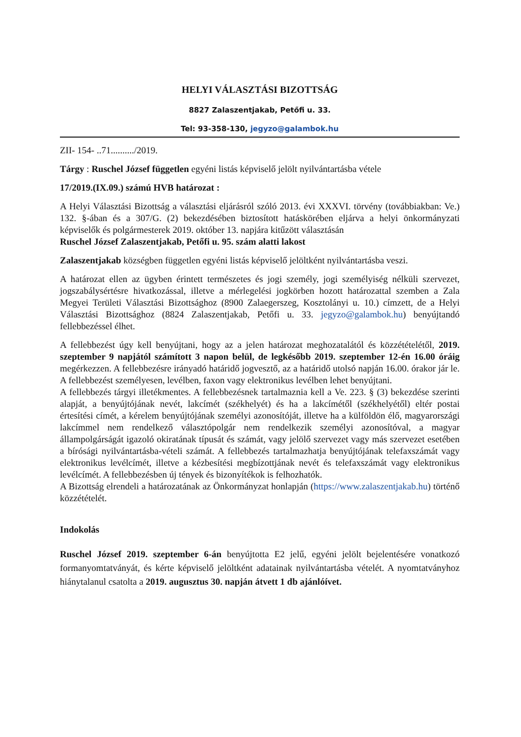HELYI VÁLASZTÁSI BIZOTTSÁG
8827 Zalaszentjakab, Petőfi u. 33.
Tel: 93-358-130, jegyzo@galambok.hu
ZII- 154- ..71........../2019.
Tárgy : Ruschel József független egyéni listás képviselő jelölt nyilvántartásba vétele
17/2019.(IX.09.) számú HVB határozat :
A Helyi Választási Bizottság a választási eljárásról szóló 2013. évi XXXVI. törvény (továbbiakban: Ve.) 132. §-ában és a 307/G. (2) bekezdésében biztosított hatáskörében eljárva a helyi önkormányzati képviselők és polgármesterek 2019. október 13. napjára kitűzött választásán
Ruschel József Zalaszentjakab, Petőfi u. 95. szám alatti lakost
Zalaszentjakab községben független egyéni listás képviselő jelöltként nyilvántartásba veszi.
A határozat ellen az ügyben érintett természetes és jogi személy, jogi személyiség nélküli szervezet, jogszabálysértésre hivatkozással, illetve a mérlegelési jogkörben hozott határozattal szemben a Zala Megyei Területi Választási Bizottsághoz (8900 Zalaegerszeg, Kosztolányi u. 10.) címzett, de a Helyi Választási Bizottsághoz (8824 Zalaszentjakab, Petőfi u. 33. jegyzo@galambok.hu) benyújtandó fellebbezéssel élhet.
A fellebbezést úgy kell benyújtani, hogy az a jelen határozat meghozatalától és közzétételétől, 2019. szeptember 9 napjától számított 3 napon belül, de legkésőbb 2019. szeptember 12-én 16.00 óráig megérkezzen. A fellebbezésre irányadó határidő jogvesztő, az a határidő utolsó napján 16.00. órakor jár le. A fellebbezést személyesen, levélben, faxon vagy elektronikus levélben lehet benyújtani.
A fellebbezés tárgyi illetékmentes. A fellebbezésnek tartalmaznia kell a Ve. 223. § (3) bekezdése szerinti alapját, a benyújtójának nevét, lakcímét (székhelyét) és ha a lakcímétől (székhelyétől) eltér postai értesítési címét, a kérelem benyújtójának személyi azonosítóját, illetve ha a külföldön élő, magyarországi lakcímmel nem rendelkező választópolgár nem rendelkezik személyi azonosítóval, a magyar állampolgárságát igazoló okiratának típusát és számát, vagy jelölő szervezet vagy más szervezet esetében a bírósági nyilvántartásba-vételi számát. A fellebbezés tartalmazhatja benyújtójának telefaxszámát vagy elektronikus levélcímét, illetve a kézbesítési megbízottjának nevét és telefaxszámát vagy elektronikus levélcímét. A fellebbezésben új tények és bizonyítékok is felhozhatók.
A Bizottság elrendeli a határozatának az Önkormányzat honlapján (https://www.zalaszentjakab.hu) történő közzétételét.
Indokolás
Ruschel József 2019. szeptember 6-án benyújtotta E2 jelű, egyéni jelölt bejelentésére vonatkozó formanyomtatványát, és kérte képviselő jelöltként adatainak nyilvántartásba vételét. A nyomtatványhoz hiánytalanul csatolta a 2019. augusztus 30. napján átvett 1 db ajánlóívet.